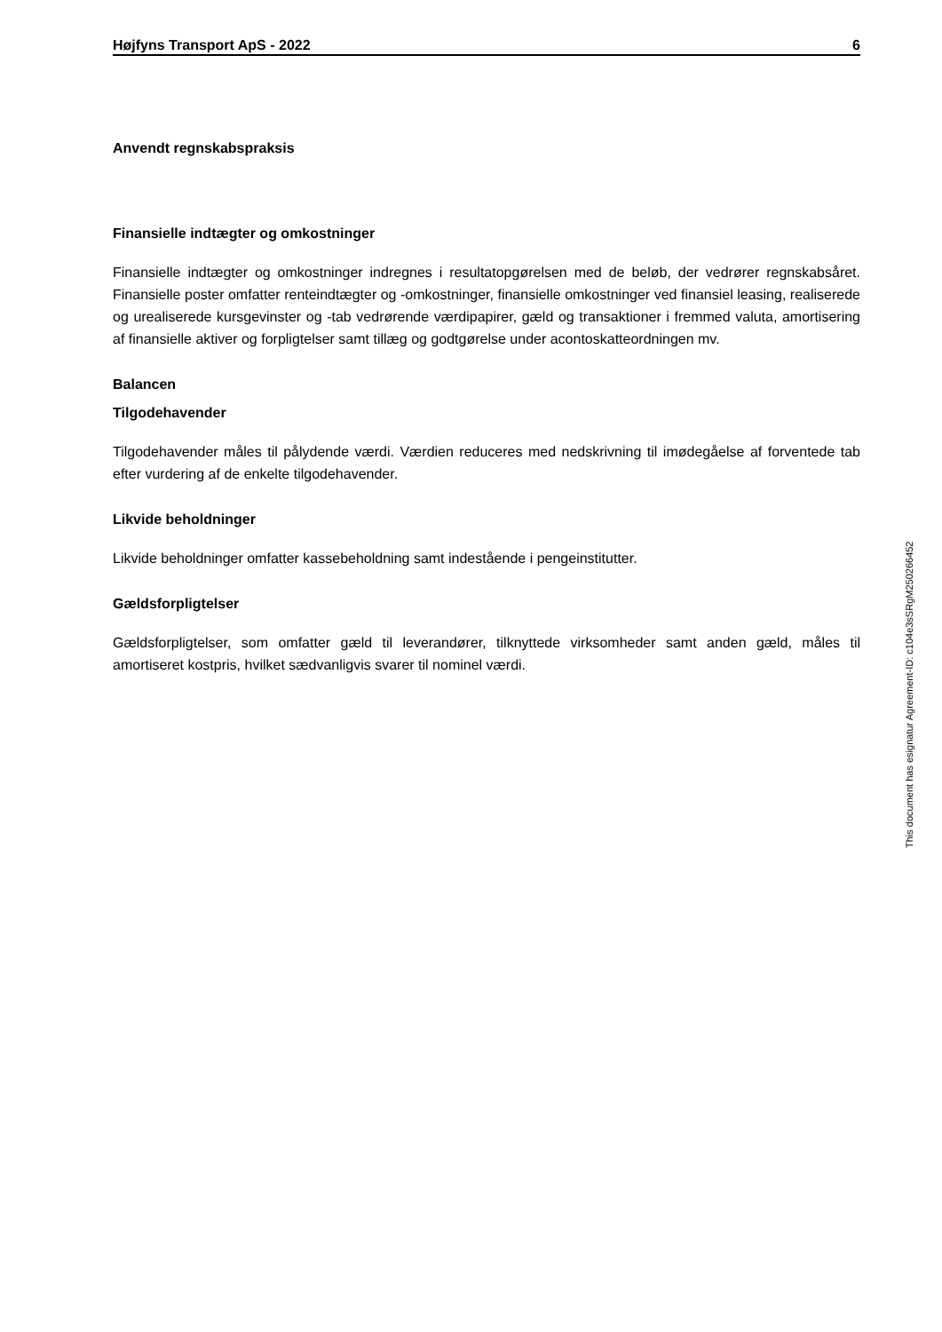Højfyns Transport ApS - 2022 6
Anvendt regnskabspraksis
Finansielle indtægter og omkostninger
Finansielle indtægter og omkostninger indregnes i resultatopgørelsen med de beløb, der vedrører regnskabsåret. Finansielle poster omfatter renteindtægter og -omkostninger, finansielle omkostninger ved finansiel leasing, realiserede og urealiserede kursgevinster og -tab vedrørende værdipapirer, gæld og transaktioner i fremmed valuta, amortisering af finansielle aktiver og forpligtelser samt tillæg og godtgørelse under acontoskatteordningen mv.
Balancen
Tilgodehavender
Tilgodehavender måles til pålydende værdi. Værdien reduceres med nedskrivning til imødegåelse af forventede tab efter vurdering af de enkelte tilgodehavender.
Likvide beholdninger
Likvide beholdninger omfatter kassebeholdning samt indestående i pengeinstitutter.
Gældsforpligtelser
Gældsforpligtelser, som omfatter gæld til leverandører, tilknyttede virksomheder samt anden gæld, måles til amortiseret kostpris, hvilket sædvanligvis svarer til nominel værdi.
This document has esignatur Agreement-ID: c104e3sSRgM250266452